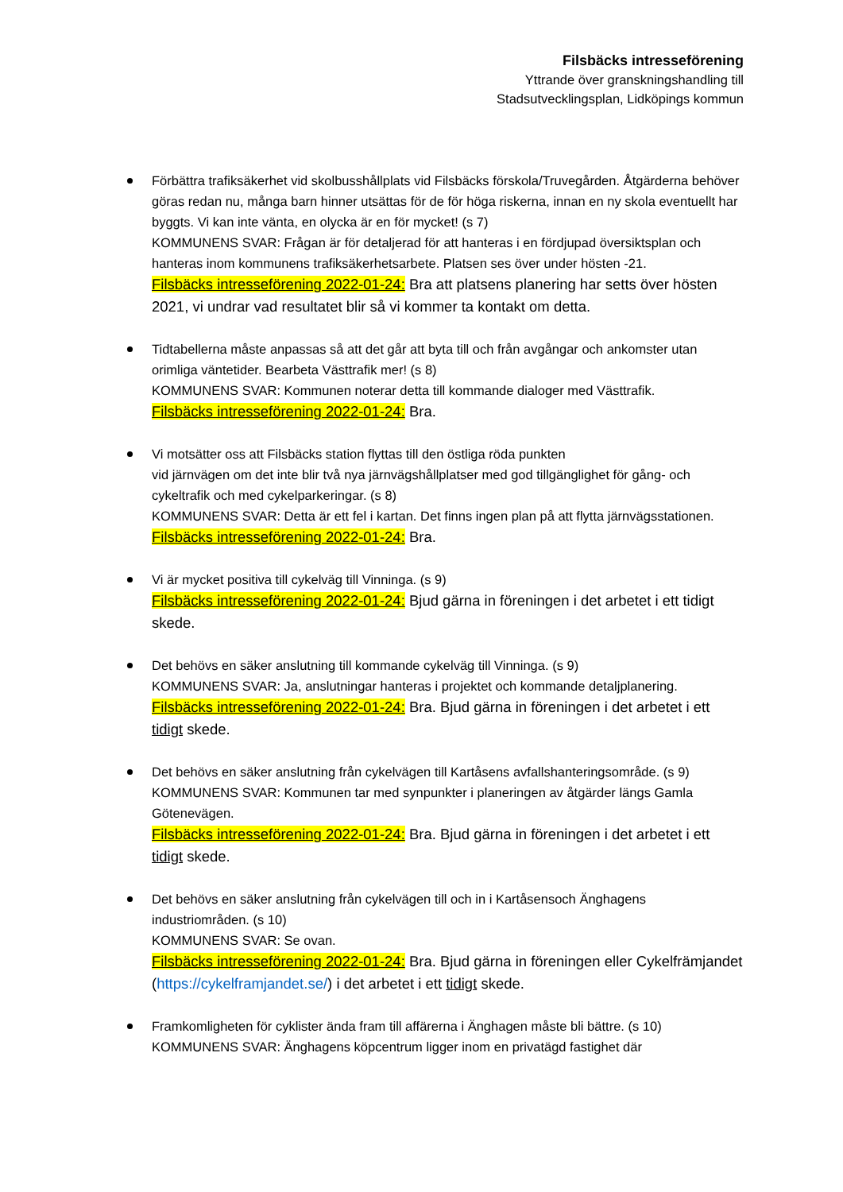Filsbäcks intresseförening
Yttrande över granskningshandling till
Stadsutvecklingsplan, Lidköpings kommun
Förbättra trafiksäkerhet vid skolbusshållplats vid Filsbäcks förskola/Truvegården. Åtgärderna behöver göras redan nu, många barn hinner utsättas för de för höga riskerna, innan en ny skola eventuellt har byggts. Vi kan inte vänta, en olycka är en för mycket! (s 7)
KOMMUNENS SVAR: Frågan är för detaljerad för att hanteras i en fördjupad översiktsplan och hanteras inom kommunens trafiksäkerhetsarbete. Platsen ses över under hösten -21.
Filsbäcks intresseförening 2022-01-24: Bra att platsens planering har setts över hösten 2021, vi undrar vad resultatet blir så vi kommer ta kontakt om detta.
Tidtabellerna måste anpassas så att det går att byta till och från avgångar och ankomster utan orimliga väntetider. Bearbeta Västtrafik mer! (s 8)
KOMMUNENS SVAR: Kommunen noterar detta till kommande dialoger med Västtrafik.
Filsbäcks intresseförening 2022-01-24: Bra.
Vi motsätter oss att Filsbäcks station flyttas till den östliga röda punkten
vid järnvägen om det inte blir två nya järnvägshållplatser med god tillgänglighet för gång- och cykeltrafik och med cykelparkeringar. (s 8)
KOMMUNENS SVAR: Detta är ett fel i kartan. Det finns ingen plan på att flytta järnvägsstationen.
Filsbäcks intresseförening 2022-01-24: Bra.
Vi är mycket positiva till cykelväg till Vinninga. (s 9)
Filsbäcks intresseförening 2022-01-24: Bjud gärna in föreningen i det arbetet i ett tidigt skede.
Det behövs en säker anslutning till kommande cykelväg till Vinninga. (s 9)
KOMMUNENS SVAR: Ja, anslutningar hanteras i projektet och kommande detaljplanering.
Filsbäcks intresseförening 2022-01-24: Bra. Bjud gärna in föreningen i det arbetet i ett tidigt skede.
Det behövs en säker anslutning från cykelvägen till Kartåsens avfallshanteringsområde. (s 9)
KOMMUNENS SVAR: Kommunen tar med synpunkter i planeringen av åtgärder längs Gamla Götenevägen.
Filsbäcks intresseförening 2022-01-24: Bra. Bjud gärna in föreningen i det arbetet i ett tidigt skede.
Det behövs en säker anslutning från cykelvägen till och in i Kartåsensoch Änghagens industriområden. (s 10)
KOMMUNENS SVAR: Se ovan.
Filsbäcks intresseförening 2022-01-24: Bra. Bjud gärna in föreningen eller Cykelfrämjandet (https://cykelframjandet.se/) i det arbetet i ett tidigt skede.
Framkomligheten för cyklister ända fram till affärerna i Änghagen måste bli bättre. (s 10)
KOMMUNENS SVAR: Änghagens köpcentrum ligger inom en privatägd fastighet där